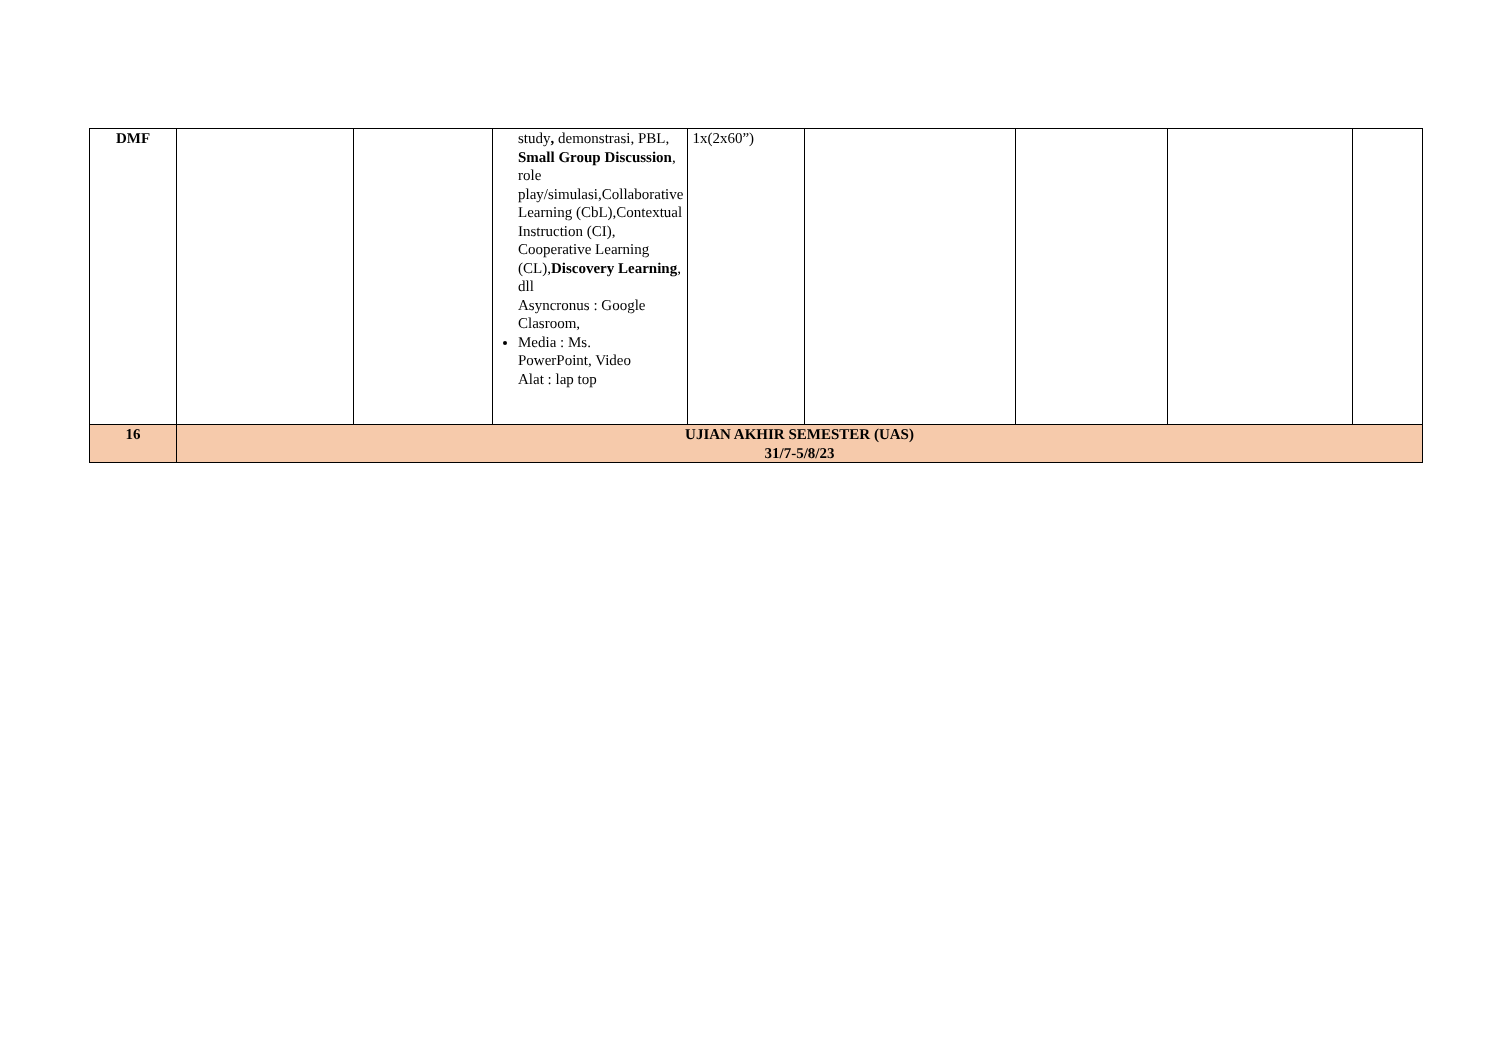| DMF | | | study , demonstrasi, PBL, Small Group Discussion , role play/simulasi,Collaborative Learning (CbL),Contextual Instruction (CI), Cooperative Learning (CL), Discovery Learning , dll Asyncronus : Google Clasroom, Media : Ms. PowerPoint, Video Alat : lap top | 1x(2x60”) | | | | |
| 16 | UJIAN AKHIR SEMESTER (UAS) 31/7-5/8/23 | | | | | | | |